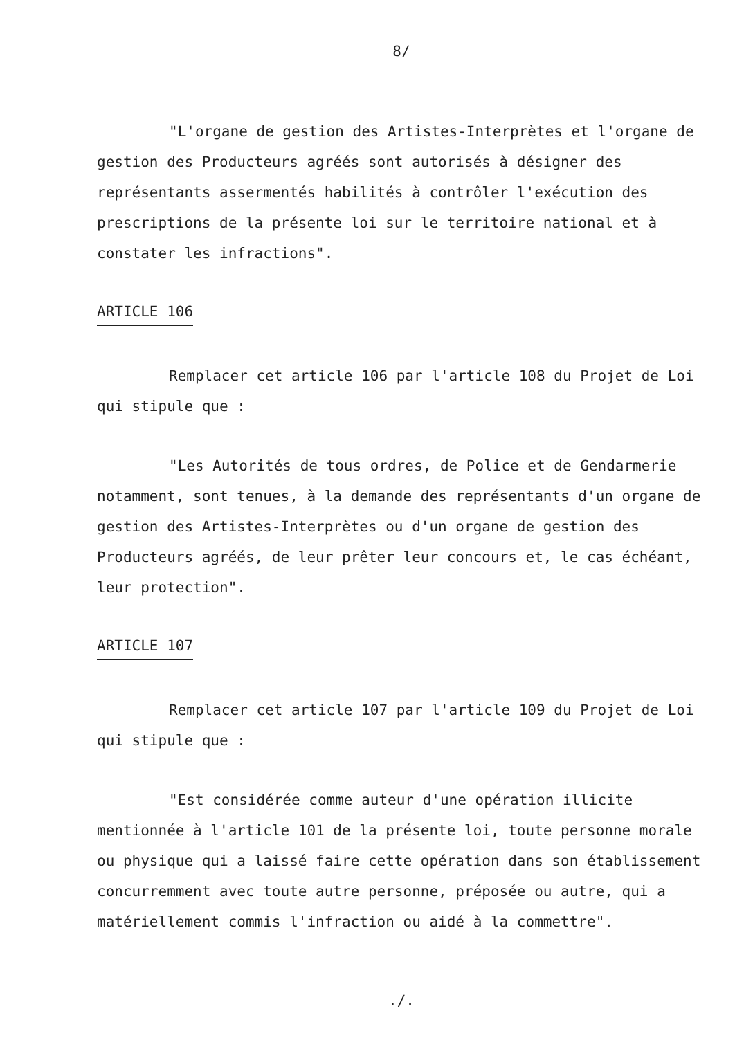8/
"L'organe de gestion des Artistes-Interprètes et l'organe de gestion des Producteurs agréés sont autorisés à désigner des représentants assermentés habilités à contrôler l'exécution des prescriptions de la présente loi sur le territoire national et à constater les infractions".
ARTICLE 106
Remplacer cet article 106 par l'article 108 du Projet de Loi qui stipule que :
"Les Autorités de tous ordres, de Police et de Gendarmerie notamment, sont tenues, à la demande des représentants d'un organe de gestion des Artistes-Interprètes ou d'un organe de gestion des Producteurs agréés, de leur prêter leur concours et, le cas échéant, leur protection".
ARTICLE 107
Remplacer cet article 107 par l'article 109 du Projet de Loi qui stipule que :
"Est considérée comme auteur d'une opération illicite mentionnée à l'article 101 de la présente loi, toute personne morale ou physique qui a laissé faire cette opération dans son établissement concurremment avec toute autre personne, préposée ou autre, qui a matériellement commis l'infraction ou aidé à la commettre".
./.